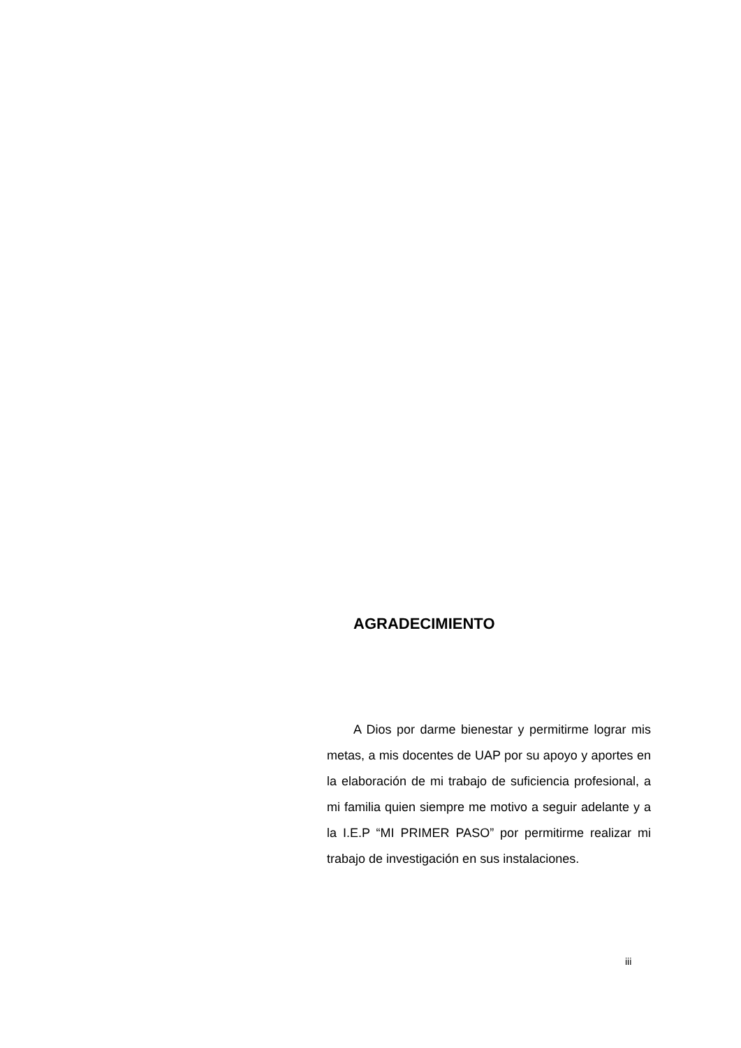AGRADECIMIENTO
A Dios por darme bienestar y permitirme lograr mis metas, a mis docentes de UAP por su apoyo y aportes en la elaboración de mi trabajo de suficiencia profesional, a mi familia quien siempre me motivo a seguir adelante y a la I.E.P “MI PRIMER PASO” por permitirme realizar mi trabajo de investigación en sus instalaciones.
iii